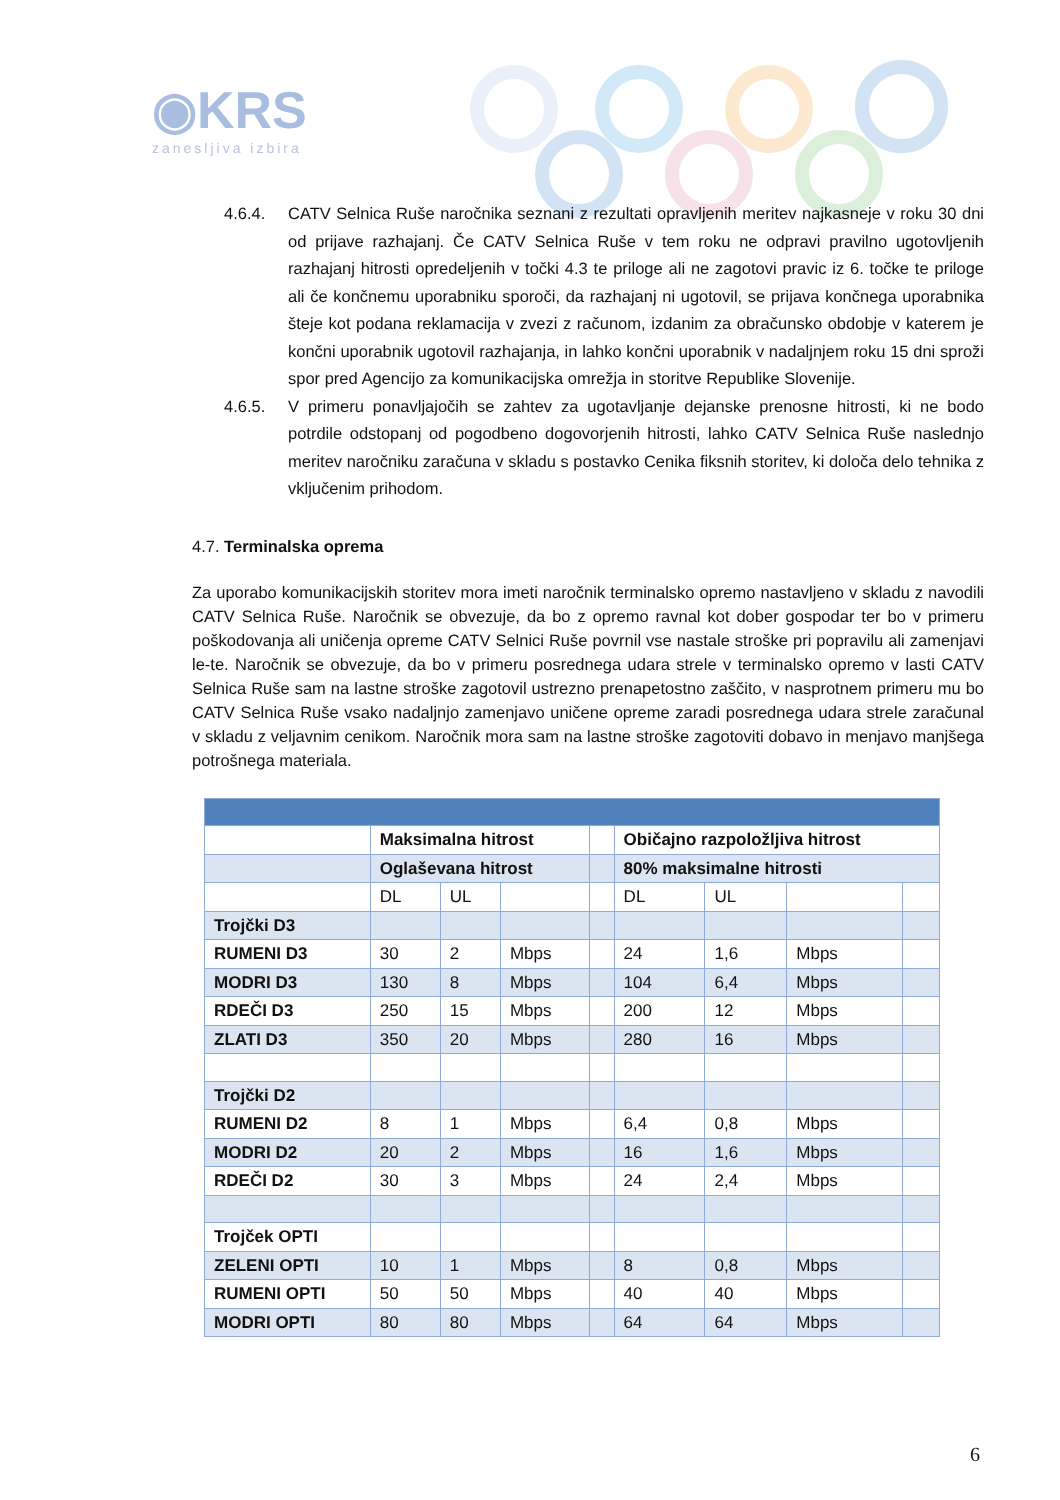◉KRS
zanesljiva izbira
4.6.4. CATV Selnica Ruše naročnika seznani z rezultati opravljenih meritev najkasneje v roku 30 dni od prijave razhajanj. Če CATV Selnica Ruše v tem roku ne odpravi pravilno ugotovljenih razhajanj hitrosti opredeljenih v točki 4.3 te priloge ali ne zagotovi pravic iz 6. točke te priloge ali če končnemu uporabniku sporoči, da razhajanj ni ugotovil, se prijava končnega uporabnika šteje kot podana reklamacija v zvezi z računom, izdanim za obračunsko obdobje v katerem je končni uporabnik ugotovil razhajanja, in lahko končni uporabnik v nadaljnjem roku 15 dni sproži spor pred Agencijo za komunikacijska omrežja in storitve Republike Slovenije.
4.6.5. V primeru ponavljajočih se zahtev za ugotavljanje dejanske prenosne hitrosti, ki ne bodo potrdile odstopanj od pogodbeno dogovorjenih hitrosti, lahko CATV Selnica Ruše naslednjo meritev naročniku zaračuna v skladu s postavko Cenika fiksnih storitev, ki določa delo tehnika z vključenim prihodom.
4.7. Terminalska oprema
Za uporabo komunikacijskih storitev mora imeti naročnik terminalsko opremo nastavljeno v skladu z navodili CATV Selnica Ruše. Naročnik se obvezuje, da bo z opremo ravnal kot dober gospodar ter bo v primeru poškodovanja ali uničenja opreme CATV Selnici Ruše povrnil vse nastale stroške pri popravilu ali zamenjavi le-te. Naročnik se obvezuje, da bo v primeru posrednega udara strele v terminalsko opremo v lasti CATV Selnica Ruše sam na lastne stroške zagotovil ustrezno prenapetostno zaščito, v nasprotnem primeru mu bo CATV Selnica Ruše vsako nadaljnjo zamenjavo uničene opreme zaradi posrednega udara strele zaračunal v skladu z veljavnim cenikom. Naročnik mora sam na lastne stroške zagotoviti dobavo in menjavo manjšega potrošnega materiala.
| | Maksimalna hitrost | | | | Običajno razpoložljiva hitrost | | | |
| | Oglaševana hitrost | | | | 80% maksimalne hitrosti | | | |
| | DL | UL | | | DL | UL | | |
| Trojčki D3 | | | | | | | | |
| RUMENI D3 | 30 | 2 | Mbps | | 24 | 1,6 | Mbps | |
| MODRI D3 | 130 | 8 | Mbps | | 104 | 6,4 | Mbps | |
| RDEČI D3 | 250 | 15 | Mbps | | 200 | 12 | Mbps | |
| ZLATI D3 | 350 | 20 | Mbps | | 280 | 16 | Mbps | |
| Trojčki D2 | | | | | | | | |
| RUMENI D2 | 8 | 1 | Mbps | | 6,4 | 0,8 | Mbps | |
| MODRI D2 | 20 | 2 | Mbps | | 16 | 1,6 | Mbps | |
| RDEČI D2 | 30 | 3 | Mbps | | 24 | 2,4 | Mbps | |
| Trojček OPTI | | | | | | | | |
| ZELENI OPTI | 10 | 1 | Mbps | | 8 | 0,8 | Mbps | |
| RUMENI OPTI | 50 | 50 | Mbps | | 40 | 40 | Mbps | |
| MODRI OPTI | 80 | 80 | Mbps | | 64 | 64 | Mbps | |
6